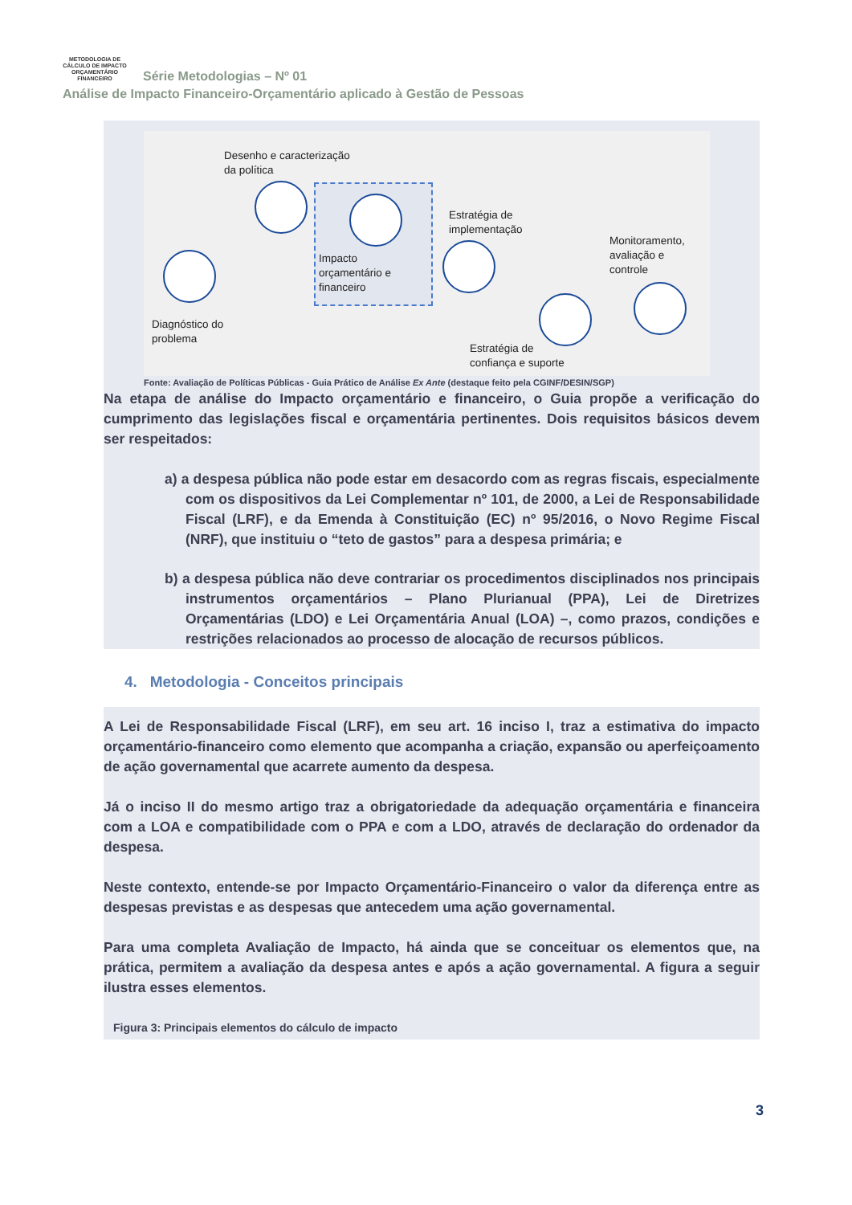METODOLOGIA DE CÁLCULO DE IMPACTO
ORÇAMENTÁRIO FINANCEIRO Série Metodologias – Nº 01
Análise de Impacto Financeiro-Orçamentário aplicado à Gestão de Pessoas
Desenho e caracterização
da política
Impacto
orçamentário e
financeiro
Estratégia de
implementação
Monitoramento,
avaliação e
controle
Diagnóstico do
problema
Estratégia de
confiança e suporte
Fonte: Avaliação de Políticas Públicas - Guia Prático de Análise Ex Ante (destaque feito pela CGINF/DESIN/SGP)
Na etapa de análise do Impacto orçamentário e financeiro, o Guia propõe a verificação do cumprimento das legislações fiscal e orçamentária pertinentes. Dois requisitos básicos devem ser respeitados:
a) a despesa pública não pode estar em desacordo com as regras fiscais, especialmente com os dispositivos da Lei Complementar nº 101, de 2000, a Lei de Responsabilidade Fiscal (LRF), e da Emenda à Constituição (EC) nº 95/2016, o Novo Regime Fiscal (NRF), que instituiu o “teto de gastos” para a despesa primária; e
b) a despesa pública não deve contrariar os procedimentos disciplinados nos principais instrumentos orçamentários – Plano Plurianual (PPA), Lei de Diretrizes Orçamentárias (LDO) e Lei Orçamentária Anual (LOA) –, como prazos, condições e restrições relacionados ao processo de alocação de recursos públicos.
4. Metodologia - Conceitos principais
A Lei de Responsabilidade Fiscal (LRF), em seu art. 16 inciso I, traz a estimativa do impacto orçamentário-financeiro como elemento que acompanha a criação, expansão ou aperfeiçoamento de ação governamental que acarrete aumento da despesa.
Já o inciso II do mesmo artigo traz a obrigatoriedade da adequação orçamentária e financeira com a LOA e compatibilidade com o PPA e com a LDO, através de declaração do ordenador da despesa.
Neste contexto, entende-se por Impacto Orçamentário-Financeiro o valor da diferença entre as despesas previstas e as despesas que antecedem uma ação governamental.
Para uma completa Avaliação de Impacto, há ainda que se conceituar os elementos que, na prática, permitem a avaliação da despesa antes e após a ação governamental. A figura a seguir ilustra esses elementos.
Figura 3: Principais elementos do cálculo de impacto
3